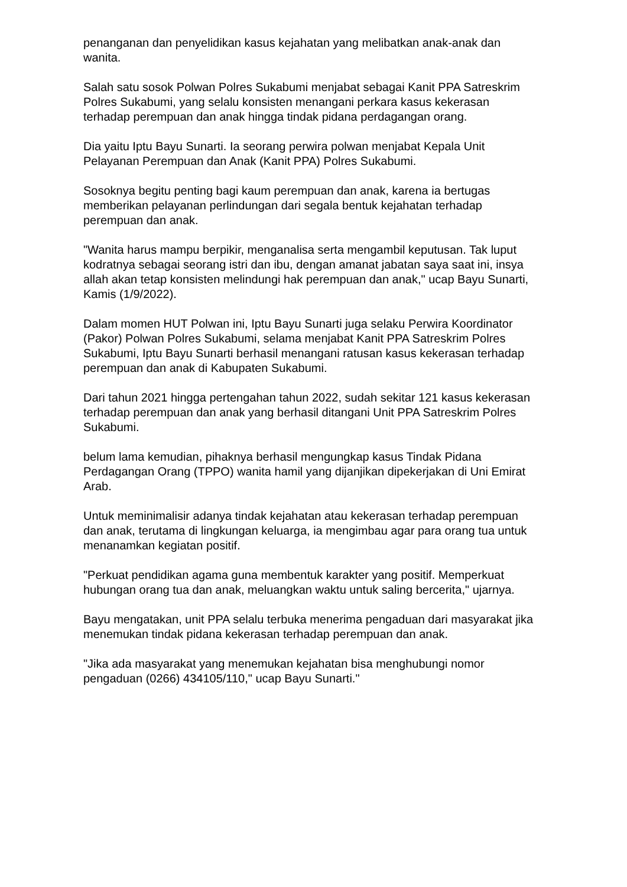penanganan dan penyelidikan kasus kejahatan yang melibatkan anak-anak dan wanita.
Salah satu sosok Polwan Polres Sukabumi menjabat sebagai Kanit PPA Satreskrim Polres Sukabumi, yang selalu konsisten menangani perkara kasus kekerasan terhadap perempuan dan anak hingga tindak pidana perdagangan orang.
Dia yaitu Iptu Bayu Sunarti. Ia seorang perwira polwan menjabat Kepala Unit Pelayanan Perempuan dan Anak (Kanit PPA) Polres Sukabumi.
Sosoknya begitu penting bagi kaum perempuan dan anak, karena ia bertugas memberikan pelayanan perlindungan dari segala bentuk kejahatan terhadap perempuan dan anak.
"Wanita harus mampu berpikir, menganalisa serta mengambil keputusan. Tak luput kodratnya sebagai seorang istri dan ibu, dengan amanat jabatan saya saat ini, insya allah akan tetap konsisten melindungi hak perempuan dan anak," ucap Bayu Sunarti, Kamis (1/9/2022).
Dalam momen HUT Polwan ini, Iptu Bayu Sunarti juga selaku Perwira Koordinator (Pakor) Polwan Polres Sukabumi, selama menjabat Kanit PPA Satreskrim Polres Sukabumi, Iptu Bayu Sunarti berhasil menangani ratusan kasus kekerasan terhadap perempuan dan anak di Kabupaten Sukabumi.
Dari tahun 2021 hingga pertengahan tahun 2022, sudah sekitar 121 kasus kekerasan terhadap perempuan dan anak yang berhasil ditangani Unit PPA Satreskrim Polres Sukabumi.
belum lama kemudian, pihaknya berhasil mengungkap kasus Tindak Pidana Perdagangan Orang (TPPO) wanita hamil yang dijanjikan dipekerjakan di Uni Emirat Arab.
Untuk meminimalisir adanya tindak kejahatan atau kekerasan terhadap perempuan dan anak, terutama di lingkungan keluarga, ia mengimbau agar para orang tua untuk menanamkan kegiatan positif.
"Perkuat pendidikan agama guna membentuk karakter yang positif. Memperkuat hubungan orang tua dan anak, meluangkan waktu untuk saling bercerita," ujarnya.
Bayu mengatakan, unit PPA selalu terbuka menerima pengaduan dari masyarakat jika menemukan tindak pidana kekerasan terhadap perempuan dan anak.
"Jika ada masyarakat yang menemukan kejahatan bisa menghubungi nomor pengaduan (0266) 434105/110," ucap Bayu Sunarti."